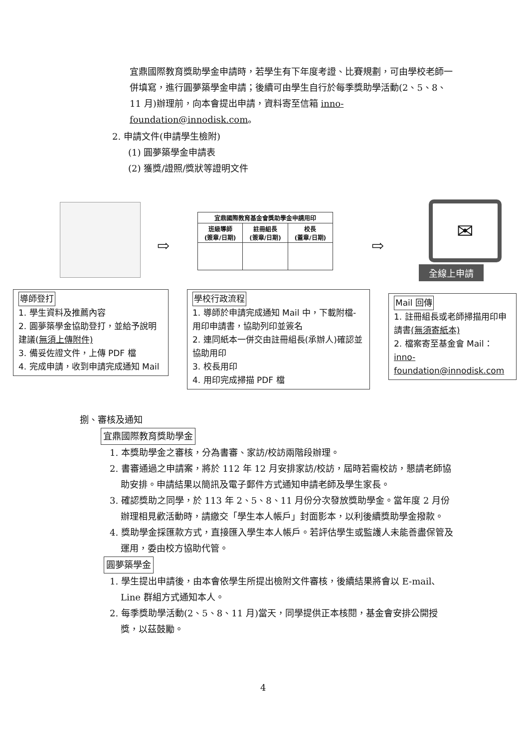宜鼎國際教育獎助學金申請時，若學生有下年度考證、比賽規劃，可由學校老師一併填寫，進行圓夢築學金申請；後續可由學生自行於每季獎助學活動(2、5、8、11 月)辦理前，向本會提出申請，資料寄至信箱 inno-foundation@innodisk.com。
2. 申請文件(申請學生檢附)
(1) 圓夢築學金申請表
(2) 獲獎/證照/獎狀等證明文件
⇨
| 宜鼎國際教育基金會獎助學金申請用印 | | |
| 班級導師 (簽章/日期) | 註冊組長 (簽章/日期) | 校長 (蓋章/日期) |
⇨
✉
全線上申請
導師登打
1. 學生資料及推薦內容
2. 圓夢築學金協助登打，並給予說明建議(無須上傳附件)
3. 備妥佐證文件，上傳 PDF 檔
4. 完成申請，收到申請完成通知 Mail
學校行政流程
1. 導師於申請完成通知 Mail 中，下載附檔-用印申請書，協助列印並簽名
2. 連同紙本一併交由註冊組長(承辦人)確認並協助用印
3. 校長用印
4. 用印完成掃描 PDF 檔
Mail 回傳
1. 註冊組長或老師掃描用印申請書(無須寄紙本)
2. 檔案寄至基金會 Mail：inno-foundation@innodisk.com
捌、審核及通知
宜鼎國際教育獎助學金
1. 本獎助學金之審核，分為書審、家訪/校訪兩階段辦理。
2. 書審通過之申請案，將於 112 年 12 月安排家訪/校訪，屆時若需校訪，懇請老師協助安排。申請結果以簡訊及電子郵件方式通知申請老師及學生家長。
3. 確認獎助之同學，於 113 年 2、5、8、11 月份分次發放獎助學金。當年度 2 月份辦理相見歡活動時，請繳交「學生本人帳戶」封面影本，以利後續獎助學金撥款。
4. 獎助學金採匯款方式，直接匯入學生本人帳戶。若評估學生或監護人未能善盡保管及運用，委由校方協助代管。
圓夢築學金
1. 學生提出申請後，由本會依學生所提出檢附文件審核，後續結果將會以 E-mail、Line 群組方式通知本人。
2. 每季獎助學活動(2、5、8、11 月)當天，同學提供正本核閱，基金會安排公開授獎，以茲鼓勵。
4